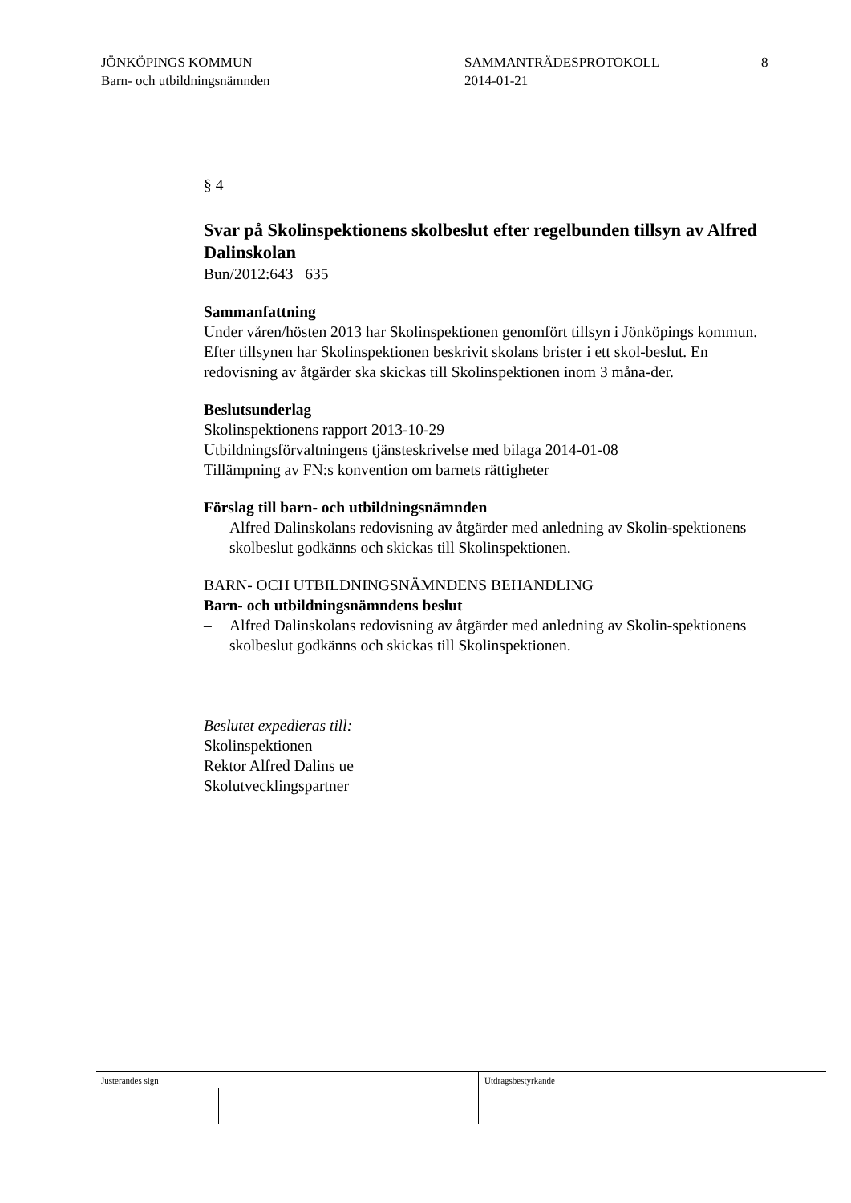JÖNKÖPINGS KOMMUN
Barn- och utbildningsnämnden
SAMMANTRÄDESPROTOKOLL
2014-01-21
8
§ 4
Svar på Skolinspektionens skolbeslut efter regelbunden tillsyn av Alfred Dalinskolan
Bun/2012:643 635
Sammanfattning
Under våren/hösten 2013 har Skolinspektionen genomfört tillsyn i Jönköpings kommun. Efter tillsynen har Skolinspektionen beskrivit skolans brister i ett skol-beslut. En redovisning av åtgärder ska skickas till Skolinspektionen inom 3 måna-der.
Beslutsunderlag
Skolinspektionens rapport 2013-10-29
Utbildningsförvaltningens tjänsteskrivelse med bilaga 2014-01-08
Tillämpning av FN:s konvention om barnets rättigheter
Förslag till barn- och utbildningsnämnden
– Alfred Dalinskolans redovisning av åtgärder med anledning av Skolin-spektionens skolbeslut godkänns och skickas till Skolinspektionen.
BARN- OCH UTBILDNINGSNÄMNDENS BEHANDLING
Barn- och utbildningsnämndens beslut
– Alfred Dalinskolans redovisning av åtgärder med anledning av Skolin-spektionens skolbeslut godkänns och skickas till Skolinspektionen.
Beslutet expedieras till:
Skolinspektionen
Rektor Alfred Dalins ue
Skolutvecklingspartner
Justerandes sign Utdragsbestyrkande